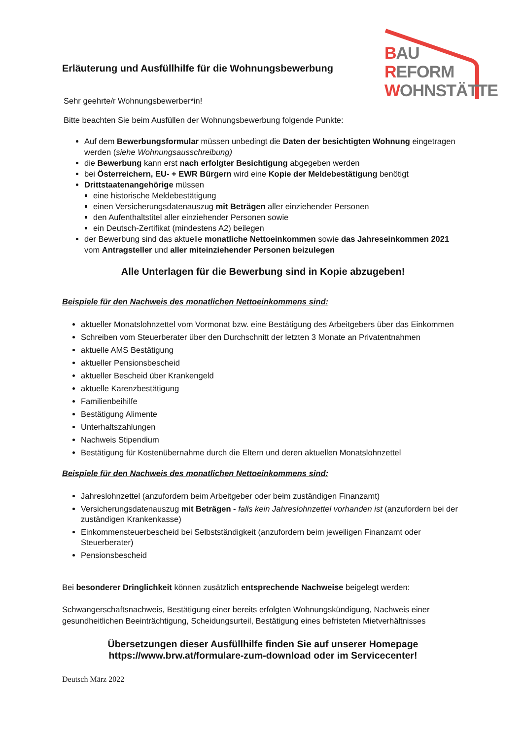BAU
REFORM
WOHNSTÄTTE
Erläuterung und Ausfüllhilfe für die Wohnungsbewerbung
Sehr geehrte/r Wohnungsbewerber*in!
Bitte beachten Sie beim Ausfüllen der Wohnungsbewerbung folgende Punkte:
Auf dem Bewerbungsformular müssen unbedingt die Daten der besichtigten Wohnung eingetragen werden (siehe Wohnungsausschreibung)
die Bewerbung kann erst nach erfolgter Besichtigung abgegeben werden
bei Österreichern, EU- + EWR Bürgern wird eine Kopie der Meldebestätigung benötigt
Drittstaatenangehörige müssen
eine historische Meldebestätigung
einen Versicherungsdatenauszug mit Beträgen aller einziehender Personen
den Aufenthaltstitel aller einziehender Personen sowie
ein Deutsch-Zertifikat (mindestens A2) beilegen
der Bewerbung sind das aktuelle monatliche Nettoeinkommen sowie das Jahreseinkommen 2021 vom Antragsteller und aller miteinziehender Personen beizulegen
Alle Unterlagen für die Bewerbung sind in Kopie abzugeben!
Beispiele für den Nachweis des monatlichen Nettoeinkommens sind:
aktueller Monatslohnzettel vom Vormonat bzw. eine Bestätigung des Arbeitgebers über das Einkommen
Schreiben vom Steuerberater über den Durchschnitt der letzten 3 Monate an Privatentnahmen
aktuelle AMS Bestätigung
aktueller Pensionsbescheid
aktueller Bescheid über Krankengeld
aktuelle Karenzbestätigung
Familienbeihilfe
Bestätigung Alimente
Unterhaltszahlungen
Nachweis Stipendium
Bestätigung für Kostenübernahme durch die Eltern und deren aktuellen Monatslohnzettel
Beispiele für den Nachweis des monatlichen Nettoeinkommens sind:
Jahreslohnzettel (anzufordern beim Arbeitgeber oder beim zuständigen Finanzamt)
Versicherungsdatenauszug mit Beträgen - falls kein Jahreslohnzettel vorhanden ist (anzufordern bei der zuständigen Krankenkasse)
Einkommensteuerbescheid bei Selbstständigkeit (anzufordern beim jeweiligen Finanzamt oder Steuerberater)
Pensionsbescheid
Bei besonderer Dringlichkeit können zusätzlich entsprechende Nachweise beigelegt werden:
Schwangerschaftsnachweis, Bestätigung einer bereits erfolgten Wohnungskündigung, Nachweis einer gesundheitlichen Beeinträchtigung, Scheidungsurteil, Bestätigung eines befristeten Mietverhältnisses
Übersetzungen dieser Ausfüllhilfe finden Sie auf unserer Homepage
https://www.brw.at/formulare-zum-download oder im Servicecenter!
Deutsch März 2022